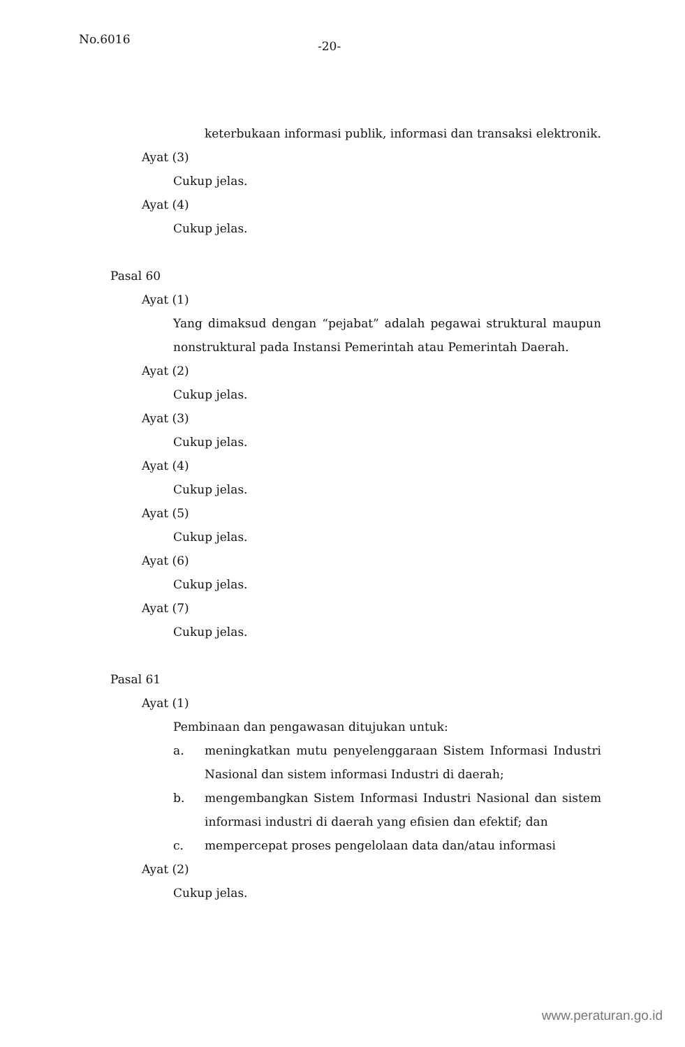No.6016
-20-
keterbukaan informasi publik, informasi dan transaksi elektronik.
Ayat (3)
Cukup jelas.
Ayat (4)
Cukup jelas.
Pasal 60
Ayat (1)
Yang dimaksud dengan “pejabat” adalah pegawai struktural maupun nonstruktural pada Instansi Pemerintah atau Pemerintah Daerah.
Ayat (2)
Cukup jelas.
Ayat (3)
Cukup jelas.
Ayat (4)
Cukup jelas.
Ayat (5)
Cukup jelas.
Ayat (6)
Cukup jelas.
Ayat (7)
Cukup jelas.
Pasal 61
Ayat (1)
Pembinaan dan pengawasan ditujukan untuk:
a. meningkatkan mutu penyelenggaraan Sistem Informasi Industri Nasional dan sistem informasi Industri di daerah;
b. mengembangkan Sistem Informasi Industri Nasional dan sistem informasi industri di daerah yang efisien dan efektif; dan
c. mempercepat proses pengelolaan data dan/atau informasi
Ayat (2)
Cukup jelas.
www.peraturan.go.id